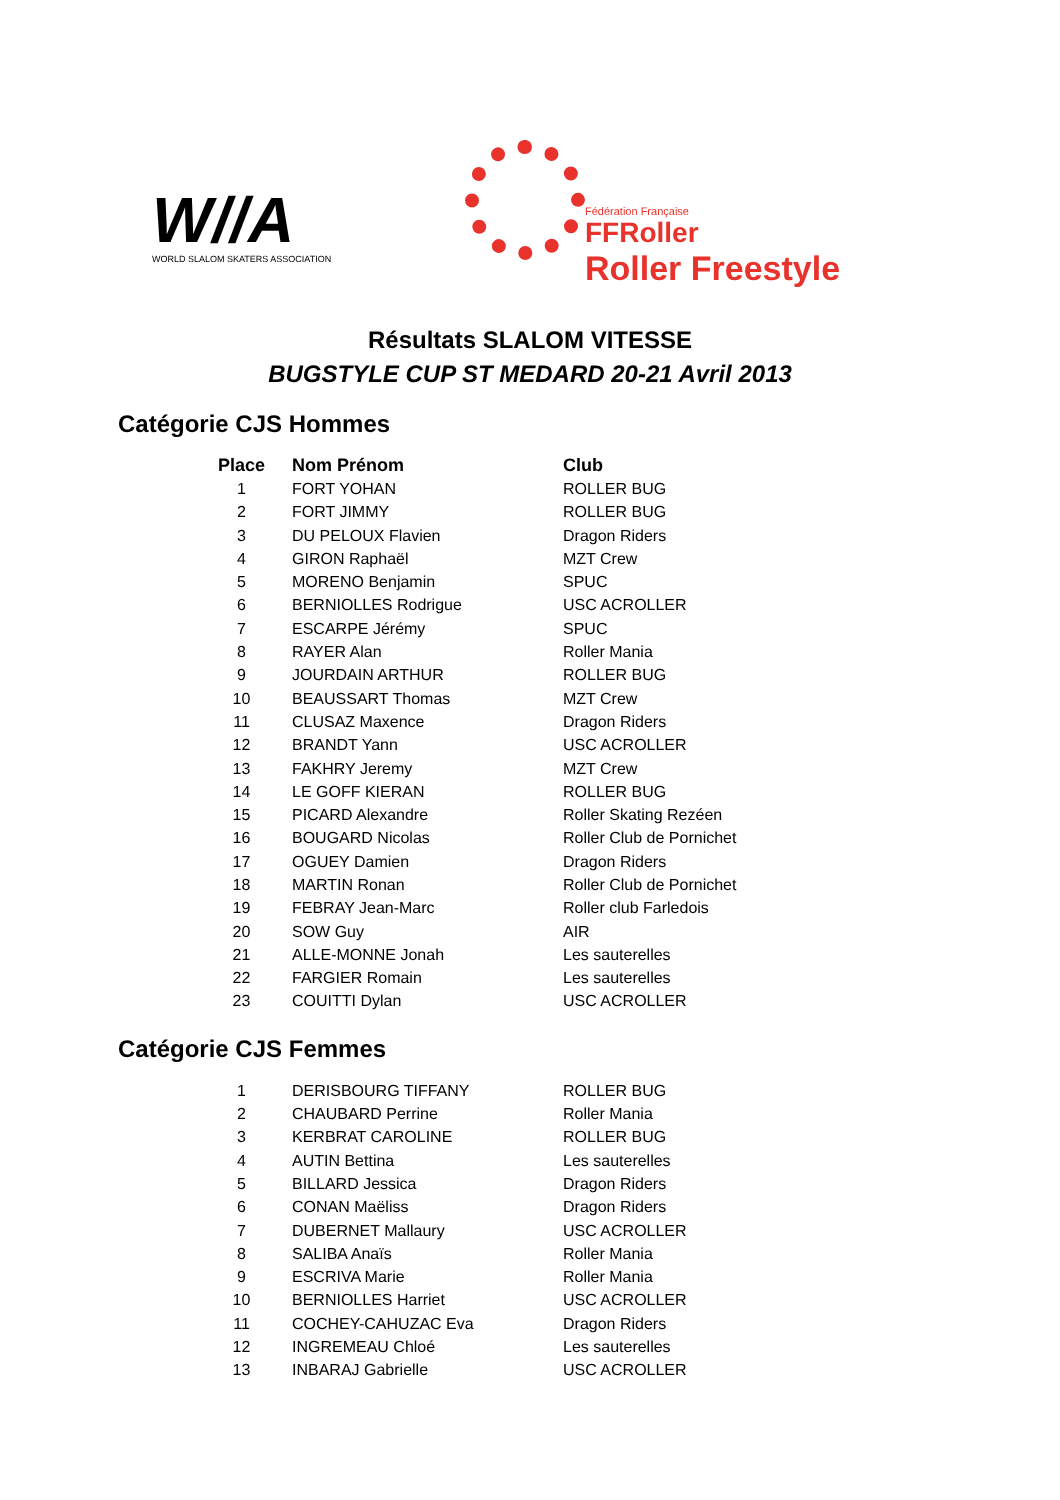W//A
WORLD SLALOM SKATERS ASSOCIATION
Fédération Française
FFRoller
Roller Freestyle
Résultats SLALOM VITESSE
BUGSTYLE CUP ST MEDARD 20-21 Avril 2013
Catégorie CJS Hommes
| Place | Nom Prénom | Club |
| --- | --- | --- |
| 1 | FORT YOHAN | ROLLER BUG |
| 2 | FORT JIMMY | ROLLER BUG |
| 3 | DU PELOUX Flavien | Dragon Riders |
| 4 | GIRON Raphaël | MZT Crew |
| 5 | MORENO Benjamin | SPUC |
| 6 | BERNIOLLES Rodrigue | USC ACROLLER |
| 7 | ESCARPE Jérémy | SPUC |
| 8 | RAYER Alan | Roller Mania |
| 9 | JOURDAIN ARTHUR | ROLLER BUG |
| 10 | BEAUSSART Thomas | MZT Crew |
| 11 | CLUSAZ Maxence | Dragon Riders |
| 12 | BRANDT Yann | USC ACROLLER |
| 13 | FAKHRY Jeremy | MZT Crew |
| 14 | LE GOFF KIERAN | ROLLER BUG |
| 15 | PICARD Alexandre | Roller Skating Rezéen |
| 16 | BOUGARD Nicolas | Roller Club de Pornichet |
| 17 | OGUEY Damien | Dragon Riders |
| 18 | MARTIN Ronan | Roller Club de Pornichet |
| 19 | FEBRAY Jean-Marc | Roller club Farledois |
| 20 | SOW Guy | AIR |
| 21 | ALLE-MONNE Jonah | Les sauterelles |
| 22 | FARGIER Romain | Les sauterelles |
| 23 | COUITTI Dylan | USC ACROLLER |
Catégorie CJS Femmes
| 1 | DERISBOURG TIFFANY | ROLLER BUG |
| 2 | CHAUBARD Perrine | Roller Mania |
| 3 | KERBRAT CAROLINE | ROLLER BUG |
| 4 | AUTIN Bettina | Les sauterelles |
| 5 | BILLARD Jessica | Dragon Riders |
| 6 | CONAN Maëliss | Dragon Riders |
| 7 | DUBERNET Mallaury | USC ACROLLER |
| 8 | SALIBA Anaïs | Roller Mania |
| 9 | ESCRIVA Marie | Roller Mania |
| 10 | BERNIOLLES Harriet | USC ACROLLER |
| 11 | COCHEY-CAHUZAC Eva | Dragon Riders |
| 12 | INGREMEAU Chloé | Les sauterelles |
| 13 | INBARAJ Gabrielle | USC ACROLLER |